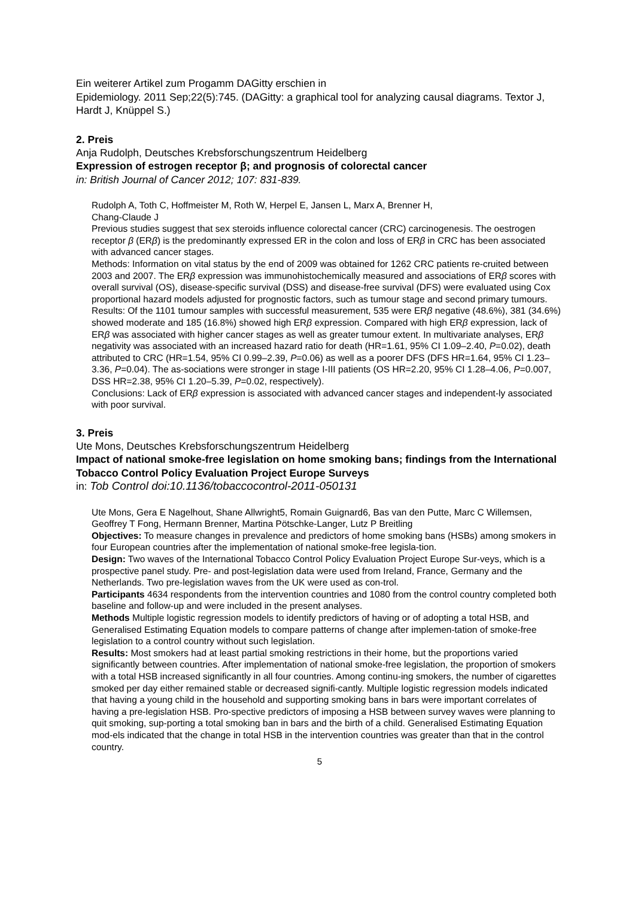Ein weiterer Artikel zum Progamm DAGitty erschien in
Epidemiology. 2011 Sep;22(5):745. (DAGitty: a graphical tool for analyzing causal diagrams. Textor J, Hardt J, Knüppel S.)
2. Preis
Anja Rudolph, Deutsches Krebsforschungszentrum Heidelberg
Expression of estrogen receptor β; and prognosis of colorectal cancer
in: British Journal of Cancer 2012; 107: 831-839.
Rudolph A, Toth C, Hoffmeister M, Roth W, Herpel E, Jansen L, Marx A, Brenner H,
Chang-Claude J
Previous studies suggest that sex steroids influence colorectal cancer (CRC) carcinogenesis. The oestrogen receptor β (ERβ) is the predominantly expressed ER in the colon and loss of ERβ in CRC has been associated with advanced cancer stages.
Methods: Information on vital status by the end of 2009 was obtained for 1262 CRC patients re-cruited between 2003 and 2007. The ERβ expression was immunohistochemically measured and associations of ERβ scores with overall survival (OS), disease-specific survival (DSS) and disease-free survival (DFS) were evaluated using Cox proportional hazard models adjusted for prognostic factors, such as tumour stage and second primary tumours.
Results: Of the 1101 tumour samples with successful measurement, 535 were ERβ negative (48.6%), 381 (34.6%) showed moderate and 185 (16.8%) showed high ERβ expression. Compared with high ERβ expression, lack of ERβ was associated with higher cancer stages as well as greater tumour extent. In multivariate analyses, ERβ negativity was associated with an increased hazard ratio for death (HR=1.61, 95% CI 1.09–2.40, P=0.02), death attributed to CRC (HR=1.54, 95% CI 0.99–2.39, P=0.06) as well as a poorer DFS (DFS HR=1.64, 95% CI 1.23–3.36, P=0.04). The as-sociations were stronger in stage I-III patients (OS HR=2.20, 95% CI 1.28–4.06, P=0.007, DSS HR=2.38, 95% CI 1.20–5.39, P=0.02, respectively).
Conclusions: Lack of ERβ expression is associated with advanced cancer stages and independent-ly associated with poor survival.
3. Preis
Ute Mons, Deutsches Krebsforschungszentrum Heidelberg
Impact of national smoke-free legislation on home smoking bans; findings from the International Tobacco Control Policy Evaluation Project Europe Surveys
in: Tob Control doi:10.1136/tobaccocontrol-2011-050131
Ute Mons, Gera E Nagelhout, Shane Allwright5, Romain Guignard6, Bas van den Putte, Marc C Willemsen, Geoffrey T Fong, Hermann Brenner, Martina Pötschke-Langer, Lutz P Breitling
Objectives: To measure changes in prevalence and predictors of home smoking bans (HSBs) among smokers in four European countries after the implementation of national smoke-free legisla-tion.
Design: Two waves of the International Tobacco Control Policy Evaluation Project Europe Sur-veys, which is a prospective panel study. Pre- and post-legislation data were used from Ireland, France, Germany and the Netherlands. Two pre-legislation waves from the UK were used as con-trol.
Participants 4634 respondents from the intervention countries and 1080 from the control country completed both baseline and follow-up and were included in the present analyses.
Methods Multiple logistic regression models to identify predictors of having or of adopting a total HSB, and Generalised Estimating Equation models to compare patterns of change after implemen-tation of smoke-free legislation to a control country without such legislation.
Results: Most smokers had at least partial smoking restrictions in their home, but the proportions varied significantly between countries. After implementation of national smoke-free legislation, the proportion of smokers with a total HSB increased significantly in all four countries. Among continu-ing smokers, the number of cigarettes smoked per day either remained stable or decreased signifi-cantly. Multiple logistic regression models indicated that having a young child in the household and supporting smoking bans in bars were important correlates of having a pre-legislation HSB. Pro-spective predictors of imposing a HSB between survey waves were planning to quit smoking, sup-porting a total smoking ban in bars and the birth of a child. Generalised Estimating Equation mod-els indicated that the change in total HSB in the intervention countries was greater than that in the control country.
5